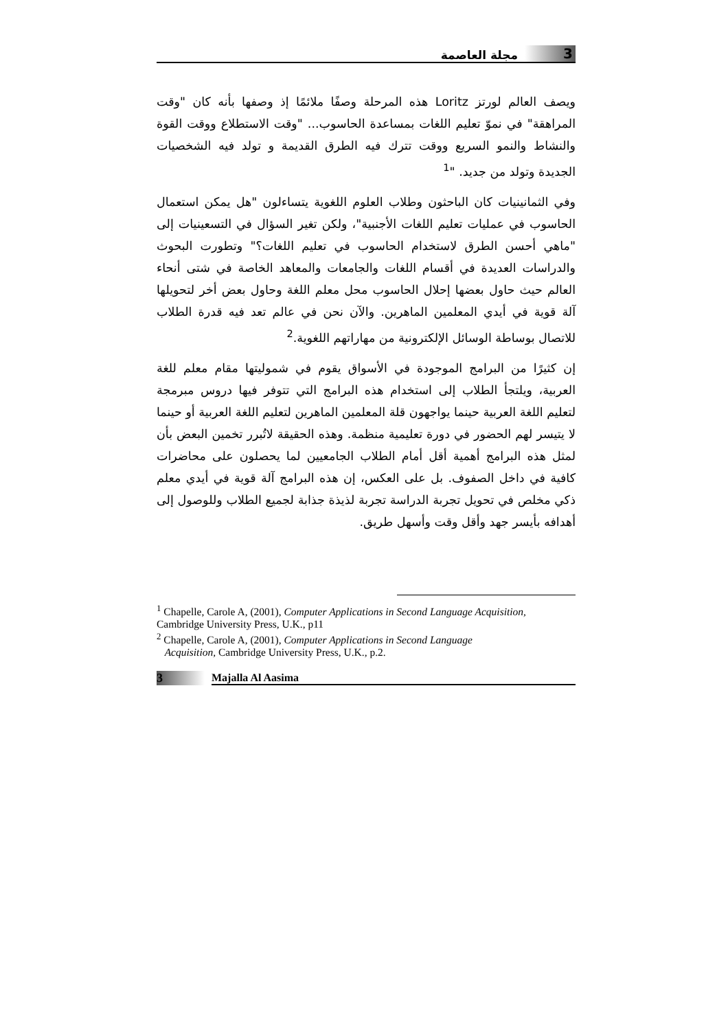3 مجلة العاصمة
ويصف العالم لورتز Loritz هذه المرحلة وصفًا ملائمًا إذ وصفها بأنه كان "وقت المراهقة" في نموّ تعليم اللغات بمساعدة الحاسوب... "وقت الاستطلاع ووقت القوة والنشاط والنمو السريع ووقت تترك فيه الطرق القديمة و تولد فيه الشخصيات الجديدة وتولد من جديد. "<sup>1</sup>
وفي الثمانينيات كان الباحثون وطلاب العلوم اللغوية يتساءلون "هل يمكن استعمال الحاسوب في عمليات تعليم اللغات الأجنبية"، ولكن تغير السؤال في التسعينيات إلى "ماهي أحسن الطرق لاستخدام الحاسوب في تعليم اللغات؟" وتطورت البحوث والدراسات العديدة في أقسام اللغات والجامعات والمعاهد الخاصة في شتى أنحاء العالم حيث حاول بعضها إحلال الحاسوب محل معلم اللغة وحاول بعض أخر لتحويلها آلة قوية في أيدي المعلمين الماهرين. والآن نحن في عالم تعد فيه قدرة الطلاب للاتصال بوساطة الوسائل الإلكترونية من مهاراتهم اللغوية.<sup>2</sup>
إن كثيرًا من البرامج الموجودة في الأسواق يقوم في شموليتها مقام معلم للغة العربية، ويلتجأ الطلاب إلى استخدام هذه البرامج التي تتوفر فيها دروس مبرمجة لتعليم اللغة العربية حينما يواجهون قلة المعلمين الماهرين لتعليم اللغة العربية أو حينما لا يتيسر لهم الحضور في دورة تعليمية منظمة. وهذه الحقيقة لاتُبرر تخمين البعض بأن لمثل هذه البرامج أهمية أقل أمام الطلاب الجامعيين لما يحصلون على محاضرات كافية في داخل الصفوف. بل على العكس، إن هذه البرامج آلة قوية في أيدي معلم ذكي مخلص في تحويل تجربة الدراسة تجربة لذيذة جذابة لجميع الطلاب وللوصول إلى أهدافه بأيسر جهد وأقل وقت وأسهل طريق.
<sup>1</sup> Chapelle, Carole A, (2001), Computer Applications in Second Language Acquisition, Cambridge University Press, U.K., p11
<sup>2</sup> Chapelle, Carole A, (2001), Computer Applications in Second Language
Acquisition, Cambridge University Press, U.K., p.2.
3 Majalla Al Aasima